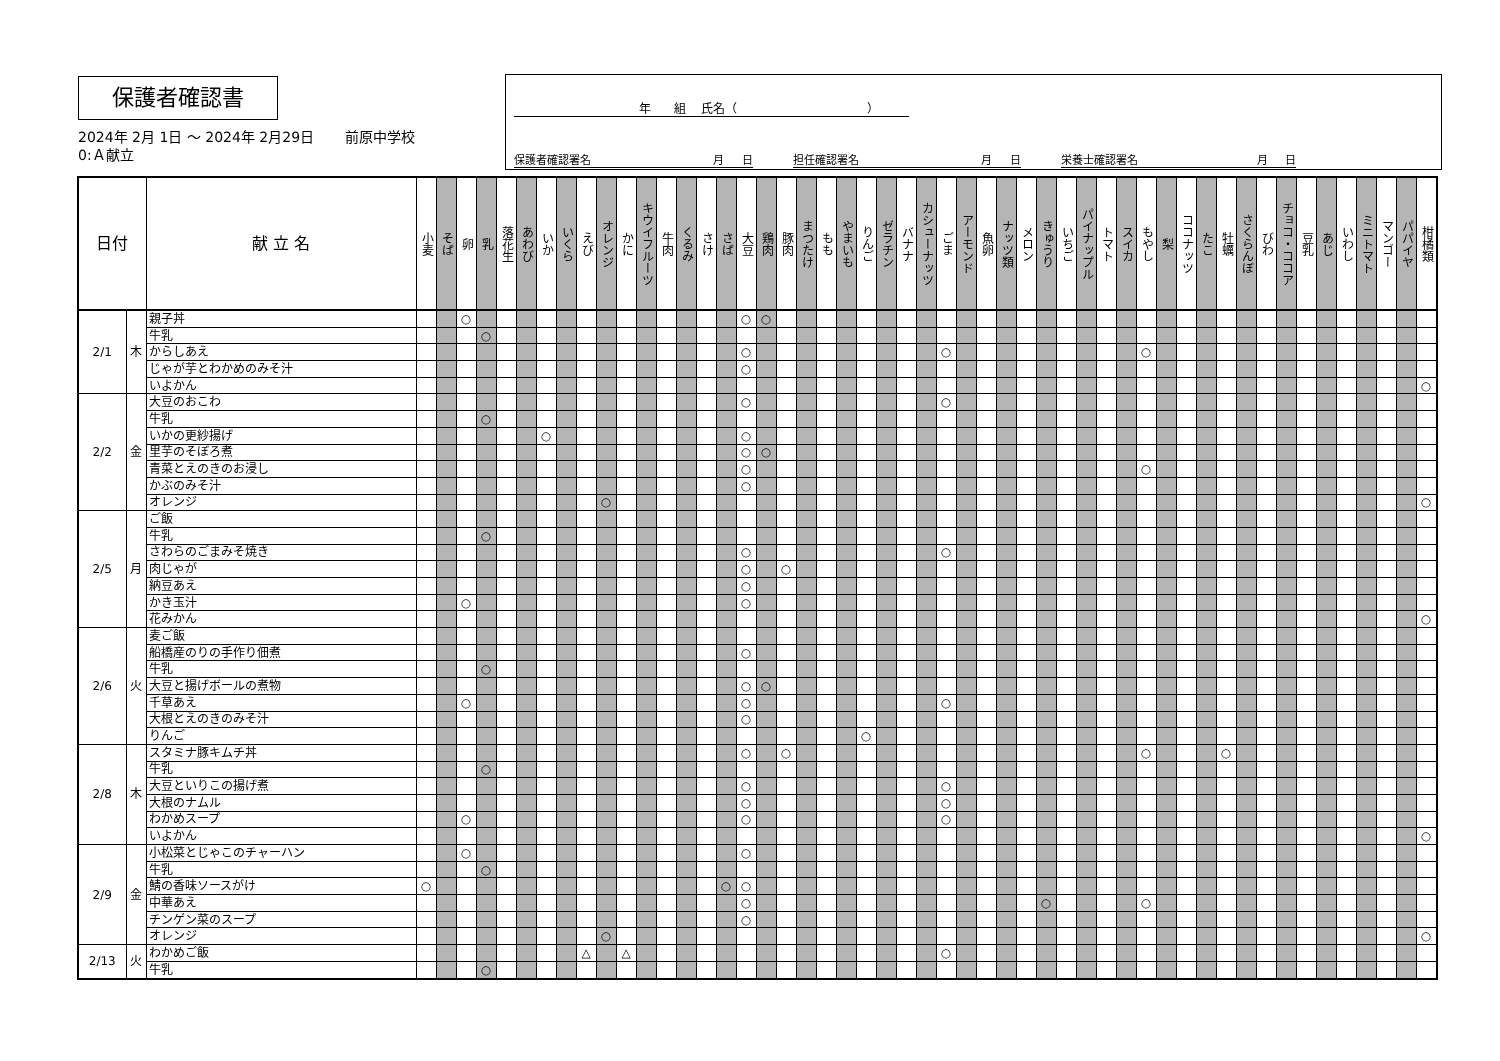保護者確認書
2024年 2月 1日 ～ 2024年 2月29日 前原中学校
0:Ａ献立
年 組 氏名（ ）
保護者確認署名 月 日 担任確認署名 月 日 栄養士確認署名 月 日
| 日付 | | 献 立 名 | 小麦 | そば | 卵 | 乳 | 落花生 | あわび | いか | いくら | えび | オレンジ | かに | キウイフルーツ | 牛肉 | くるみ | さけ | さば | 大豆 | 鶏肉 | 豚肉 | まつたけ | もも | やまいも | りんご | ゼラチン | バナナ | カシューナッツ | ごま | アーモンド | 魚卵 | ナッツ類 | メロン | きゅうり | いちご | パイナップル | トマト | スイカ | もやし | 梨 | ココナッツ | たこ | 牡蠣 | さくらんぼ | びわ | チョコ・ココア | 豆乳 | あじ | いわし | ミニトマト | マンゴー | パパイヤ | 柑橘類 |
| --- | --- | --- | --- | --- | --- | --- | --- | --- | --- | --- | --- | --- | --- | --- | --- | --- | --- | --- | --- | --- | --- | --- | --- | --- | --- | --- | --- | --- | --- | --- | --- | --- | --- | --- | --- | --- | --- | --- | --- | --- | --- | --- | --- | --- | --- | --- | --- | --- | --- | --- | --- | --- | --- |
| 2/1 | 木 | 親子丼 | | | ○ | | | | | | | | | | | | | | ○ | ○ | | | | | | | | | | | | | | | | | | | | | | | | | | | | | | | | | |
| | | 牛乳 | | | | ○ | | | | | | | | | | | | | | | | | | | | | | | | | | | | | | | | | | | | | | | | | | | | | | | |
| | | からしあえ | | | | | | | | | | | | | | | | | ○ | | | | | | | | | | ○ | | | | | | | | | | ○ | | | | | | | | | | | | | | |
| | | じゃが芋とわかめのみそ汁 | | | | | | | | | | | | | | | | | ○ | | | | | | | | | | | | | | | | | | | | | | | | | | | | | | | | | | |
| | | いよかん | | | | | | | | | | | | | | | | | | | | | | | | | | | | | | | | | | | | | | | | | | | | | | | | | | | ○ |
| 2/2 | 金 | 大豆のおこわ | | | | | | | | | | | | | | | | | ○ | | | | | | | | | | ○ | | | | | | | | | | | | | | | | | | | | | | | | |
| | | 牛乳 | | | | ○ | | | | | | | | | | | | | | | | | | | | | | | | | | | | | | | | | | | | | | | | | | | | | | | |
| | | いかの更紗揚げ | | | | | | | ○ | | | | | | | | | | ○ | | | | | | | | | | | | | | | | | | | | | | | | | | | | | | | | | | |
| | | 里芋のそぼろ煮 | | | | | | | | | | | | | | | | | ○ | ○ | | | | | | | | | | | | | | | | | | | | | | | | | | | | | | | | | |
| | | 青菜とえのきのお浸し | | | | | | | | | | | | | | | | | ○ | | | | | | | | | | | | | | | | | | | | ○ | | | | | | | | | | | | | | |
| | | かぶのみそ汁 | | | | | | | | | | | | | | | | | ○ | | | | | | | | | | | | | | | | | | | | | | | | | | | | | | | | | | |
| | | オレンジ | | | | | | | | | | ○ | | | | | | | | | | | | | | | | | | | | | | | | | | | | | | | | | | | | | | | | | ○ |
| 2/5 | 月 | ご飯 | | | | | | | | | | | | | | | | | | | | | | | | | | | | | | | | | | | | | | | | | | | | | | | | | | | |
| | | 牛乳 | | | | ○ | | | | | | | | | | | | | | | | | | | | | | | | | | | | | | | | | | | | | | | | | | | | | | | |
| | | さわらのごまみそ焼き | | | | | | | | | | | | | | | | | ○ | | | | | | | | | | ○ | | | | | | | | | | | | | | | | | | | | | | | | |
| | | 肉じゃが | | | | | | | | | | | | | | | | | ○ | | ○ | | | | | | | | | | | | | | | | | | | | | | | | | | | | | | | | |
| | | 納豆あえ | | | | | | | | | | | | | | | | | ○ | | | | | | | | | | | | | | | | | | | | | | | | | | | | | | | | | | |
| | | かき玉汁 | | | ○ | | | | | | | | | | | | | | ○ | | | | | | | | | | | | | | | | | | | | | | | | | | | | | | | | | | |
| | | 花みかん | | | | | | | | | | | | | | | | | | | | | | | | | | | | | | | | | | | | | | | | | | | | | | | | | | | ○ |
| 2/6 | 火 | 麦ご飯 | | | | | | | | | | | | | | | | | | | | | | | | | | | | | | | | | | | | | | | | | | | | | | | | | | | |
| | | 船橋産のりの手作り佃煮 | | | | | | | | | | | | | | | | | ○ | | | | | | | | | | | | | | | | | | | | | | | | | | | | | | | | | | |
| | | 牛乳 | | | | ○ | | | | | | | | | | | | | | | | | | | | | | | | | | | | | | | | | | | | | | | | | | | | | | | |
| | | 大豆と揚げボールの煮物 | | | | | | | | | | | | | | | | | ○ | ○ | | | | | | | | | | | | | | | | | | | | | | | | | | | | | | | | | |
| | | 千草あえ | | | ○ | | | | | | | | | | | | | | ○ | | | | | | | | | | ○ | | | | | | | | | | | | | | | | | | | | | | | | |
| | | 大根とえのきのみそ汁 | | | | | | | | | | | | | | | | | ○ | | | | | | | | | | | | | | | | | | | | | | | | | | | | | | | | | | |
| | | りんご | | | | | | | | | | | | | | | | | | | | | | | ○ | | | | | | | | | | | | | | | | | | | | | | | | | | | | |
| 2/8 | 木 | スタミナ豚キムチ丼 | | | | | | | | | | | | | | | | | ○ | | ○ | | | | | | | | | | | | | | | | | | ○ | | | | ○ | | | | | | | | | | |
| | | 牛乳 | | | | ○ | | | | | | | | | | | | | | | | | | | | | | | | | | | | | | | | | | | | | | | | | | | | | | | |
| | | 大豆といりこの揚げ煮 | | | | | | | | | | | | | | | | | ○ | | | | | | | | | | ○ | | | | | | | | | | | | | | | | | | | | | | | | |
| | | 大根のナムル | | | | | | | | | | | | | | | | | ○ | | | | | | | | | | ○ | | | | | | | | | | | | | | | | | | | | | | | | |
| | | わかめスープ | | | ○ | | | | | | | | | | | | | | ○ | | | | | | | | | | ○ | | | | | | | | | | | | | | | | | | | | | | | | |
| | | いよかん | | | | | | | | | | | | | | | | | | | | | | | | | | | | | | | | | | | | | | | | | | | | | | | | | | | ○ |
| 2/9 | 金 | 小松菜とじゃこのチャーハン | | | ○ | | | | | | | | | | | | | | ○ | | | | | | | | | | | | | | | | | | | | | | | | | | | | | | | | | | |
| | | 牛乳 | | | | ○ | | | | | | | | | | | | | | | | | | | | | | | | | | | | | | | | | | | | | | | | | | | | | | | |
| | | 鯖の香味ソースがけ | ○ | | | | | | | | | | | | | | | ○ | ○ | | | | | | | | | | | | | | | | | | | | | | | | | | | | | | | | | | |
| | | 中華あえ | | | | | | | | | | | | | | | | | ○ | | | | | | | | | | | | | | | ○ | | | | | ○ | | | | | | | | | | | | | | |
| | | チンゲン菜のスープ | | | | | | | | | | | | | | | | | ○ | | | | | | | | | | | | | | | | | | | | | | | | | | | | | | | | | | |
| | | オレンジ | | | | | | | | | | ○ | | | | | | | | | | | | | | | | | | | | | | | | | | | | | | | | | | | | | | | | | ○ |
| 2/13 | 火 | わかめご飯 | | | | | | | | | △ | | △ | | | | | | | | | | | | | | | | ○ | | | | | | | | | | | | | | | | | | | | | | | | |
| | | 牛乳 | | | | ○ | | | | | | | | | | | | | | | | | | | | | | | | | | | | | | | | | | | | | | | | | | | | | | | |